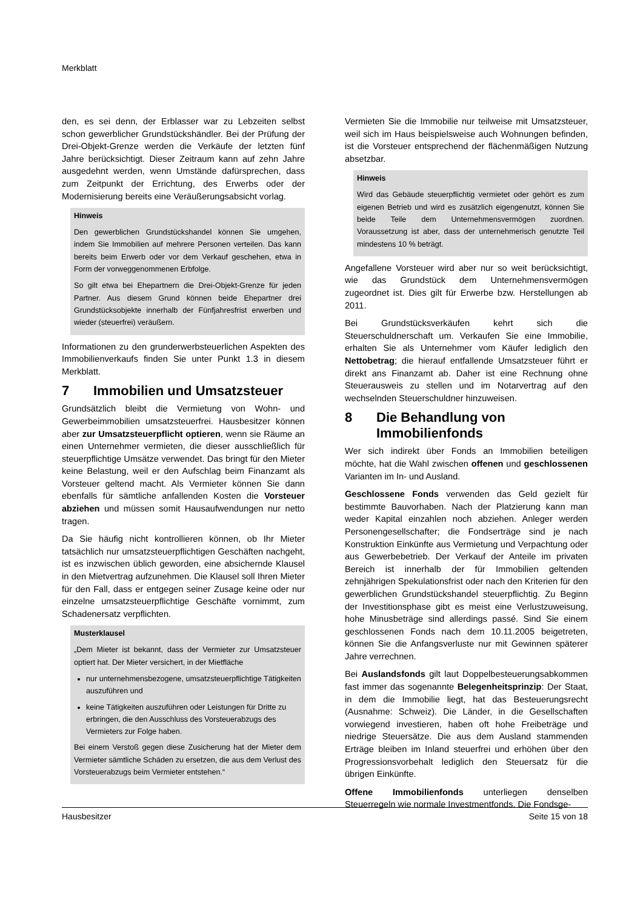Merkblatt
den, es sei denn, der Erblasser war zu Lebzeiten selbst schon gewerblicher Grundstückshändler. Bei der Prüfung der Drei-Objekt-Grenze werden die Verkäufe der letzten fünf Jahre berücksichtigt. Dieser Zeitraum kann auf zehn Jahre ausgedehnt werden, wenn Umstände dafürsprechen, dass zum Zeitpunkt der Errichtung, des Erwerbs oder der Modernisierung bereits eine Veräußerungsabsicht vorlag.
Hinweis
Den gewerblichen Grundstückshandel können Sie umgehen, indem Sie Immobilien auf mehrere Personen verteilen. Das kann bereits beim Erwerb oder vor dem Verkauf geschehen, etwa in Form der vorweggenommenen Erbfolge.
So gilt etwa bei Ehepartnern die Drei-Objekt-Grenze für jeden Partner. Aus diesem Grund können beide Ehepartner drei Grundstücksobjekte innerhalb der Fünfjahresfrist erwerben und wieder (steuerfrei) veräußern.
Informationen zu den grunderwerbsteuerlichen Aspekten des Immobilienverkaufs finden Sie unter Punkt 1.3 in diesem Merkblatt.
7 Immobilien und Umsatzsteuer
Grundsätzlich bleibt die Vermietung von Wohn- und Gewerbeimmobilien umsatzsteuerfrei. Hausbesitzer können aber zur Umsatzsteuerpflicht optieren, wenn sie Räume an einen Unternehmer vermieten, die dieser ausschließlich für steuerpflichtige Umsätze verwendet. Das bringt für den Mieter keine Belastung, weil er den Aufschlag beim Finanzamt als Vorsteuer geltend macht. Als Vermieter können Sie dann ebenfalls für sämtliche anfallenden Kosten die Vorsteuer abziehen und müssen somit Hausaufwendungen nur netto tragen.
Da Sie häufig nicht kontrollieren können, ob Ihr Mieter tatsächlich nur umsatzsteuerpflichtigen Geschäften nachgeht, ist es inzwischen üblich geworden, eine absichernde Klausel in den Mietvertrag aufzunehmen. Die Klausel soll Ihren Mieter für den Fall, dass er entgegen seiner Zusage keine oder nur einzelne umsatzsteuerpflichtige Geschäfte vornimmt, zum Schadenersatz verpflichten.
Musterklausel
„Dem Mieter ist bekannt, dass der Vermieter zur Umsatzsteuer optiert hat. Der Mieter versichert, in der Mietfläche
nur unternehmensbezogene, umsatzsteuerpflichtige Tätigkeiten auszuführen und
keine Tätigkeiten auszuführen oder Leistungen für Dritte zu erbringen, die den Ausschluss des Vorsteuerabzugs des Vermieters zur Folge haben.
Bei einem Verstoß gegen diese Zusicherung hat der Mieter dem Vermieter sämtliche Schäden zu ersetzen, die aus dem Verlust des Vorsteuerabzugs beim Vermieter entstehen.“
Vermieten Sie die Immobilie nur teilweise mit Umsatzsteuer, weil sich im Haus beispielsweise auch Wohnungen befinden, ist die Vorsteuer entsprechend der flächenmäßigen Nutzung absetzbar.
Hinweis
Wird das Gebäude steuerpflichtig vermietet oder gehört es zum eigenen Betrieb und wird es zusätzlich eigengenutzt, können Sie beide Teile dem Unternehmensvermögen zuordnen. Voraussetzung ist aber, dass der unternehmerisch genutzte Teil mindestens 10 % beträgt.
Angefallene Vorsteuer wird aber nur so weit berücksichtigt, wie das Grundstück dem Unternehmensvermögen zugeordnet ist. Dies gilt für Erwerbe bzw. Herstellungen ab 2011.
Bei Grundstücksverkäufen kehrt sich die Steuerschuldnerschaft um. Verkaufen Sie eine Immobilie, erhalten Sie als Unternehmer vom Käufer lediglich den Nettobetrag; die hierauf entfallende Umsatzsteuer führt er direkt ans Finanzamt ab. Daher ist eine Rechnung ohne Steuerausweis zu stellen und im Notarvertrag auf den wechselnden Steuerschuldner hinzuweisen.
8 Die Behandlung von Immobilienfonds
Wer sich indirekt über Fonds an Immobilien beteiligen möchte, hat die Wahl zwischen offenen und geschlossenen Varianten im In- und Ausland.
Geschlossene Fonds verwenden das Geld gezielt für bestimmte Bauvorhaben. Nach der Platzierung kann man weder Kapital einzahlen noch abziehen. Anleger werden Personengesellschafter; die Fondserträge sind je nach Konstruktion Einkünfte aus Vermietung und Verpachtung oder aus Gewerbebetrieb. Der Verkauf der Anteile im privaten Bereich ist innerhalb der für Immobilien geltenden zehnjährigen Spekulationsfrist oder nach den Kriterien für den gewerblichen Grundstückshandel steuerpflichtig. Zu Beginn der Investitionsphase gibt es meist eine Verlustzuweisung, hohe Minusbeträge sind allerdings passé. Sind Sie einem geschlossenen Fonds nach dem 10.11.2005 beigetreten, können Sie die Anfangsverluste nur mit Gewinnen späterer Jahre verrechnen.
Bei Auslandsfonds gilt laut Doppelbesteuerungsabkommen fast immer das sogenannte Belegenheitsprinzip: Der Staat, in dem die Immobilie liegt, hat das Besteuerungsrecht (Ausnahme: Schweiz). Die Länder, in die Gesellschaften vorwiegend investieren, haben oft hohe Freibeträge und niedrige Steuersätze. Die aus dem Ausland stammenden Erträge bleiben im Inland steuerfrei und erhöhen über den Progressionsvorbehalt lediglich den Steuersatz für die übrigen Einkünfte.
Offene Immobilienfonds unterliegen denselben Steuerregeln wie normale Investmentfonds. Die Fondsge-
Hausbesitzer Seite 15 von 18